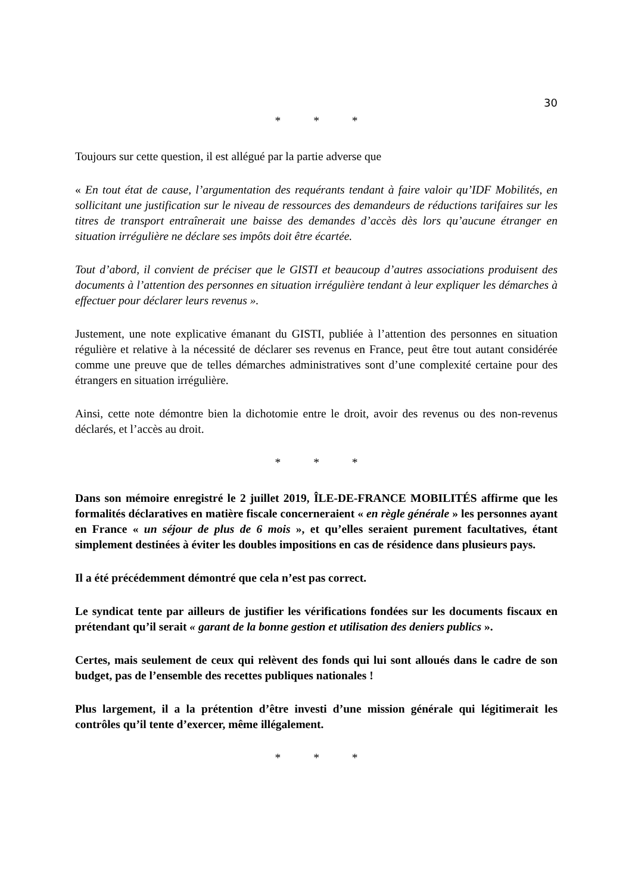30
* * *
Toujours sur cette question, il est allégué par la partie adverse que
« En tout état de cause, l’argumentation des requérants tendant à faire valoir qu’IDF Mobilités, en sollicitant une justification sur le niveau de ressources des demandeurs de réductions tarifaires sur les titres de transport entraînerait une baisse des demandes d’accès dès lors qu’aucune étranger en situation irrégulière ne déclare ses impôts doit être écartée.
Tout d’abord, il convient de préciser que le GISTI et beaucoup d’autres associations produisent des documents à l’attention des personnes en situation irrégulière tendant à leur expliquer les démarches à effectuer pour déclarer leurs revenus ».
Justement, une note explicative émanant du GISTI, publiée à l’attention des personnes en situation régulière et relative à la nécessité de déclarer ses revenus en France, peut être tout autant considérée comme une preuve que de telles démarches administratives sont d’une complexité certaine pour des étrangers en situation irrégulière.
Ainsi, cette note démontre bien la dichotomie entre le droit, avoir des revenus ou des non-revenus déclarés, et l’accès au droit.
* * *
Dans son mémoire enregistré le 2 juillet 2019, ÎLE-DE-FRANCE MOBILITÉS affirme que les formalités déclaratives en matière fiscale concerneraient « en règle générale » les personnes ayant en France « un séjour de plus de 6 mois », et qu’elles seraient purement facultatives, étant simplement destinées à éviter les doubles impositions en cas de résidence dans plusieurs pays.
Il a été précédemment démontré que cela n’est pas correct.
Le syndicat tente par ailleurs de justifier les vérifications fondées sur les documents fiscaux en prétendant qu’il serait « garant de la bonne gestion et utilisation des deniers publics ».
Certes, mais seulement de ceux qui relèvent des fonds qui lui sont alloués dans le cadre de son budget, pas de l’ensemble des recettes publiques nationales !
Plus largement, il a la prétention d’être investi d’une mission générale qui légitimerait les contrôles qu’il tente d’exercer, même illégalement.
* * *